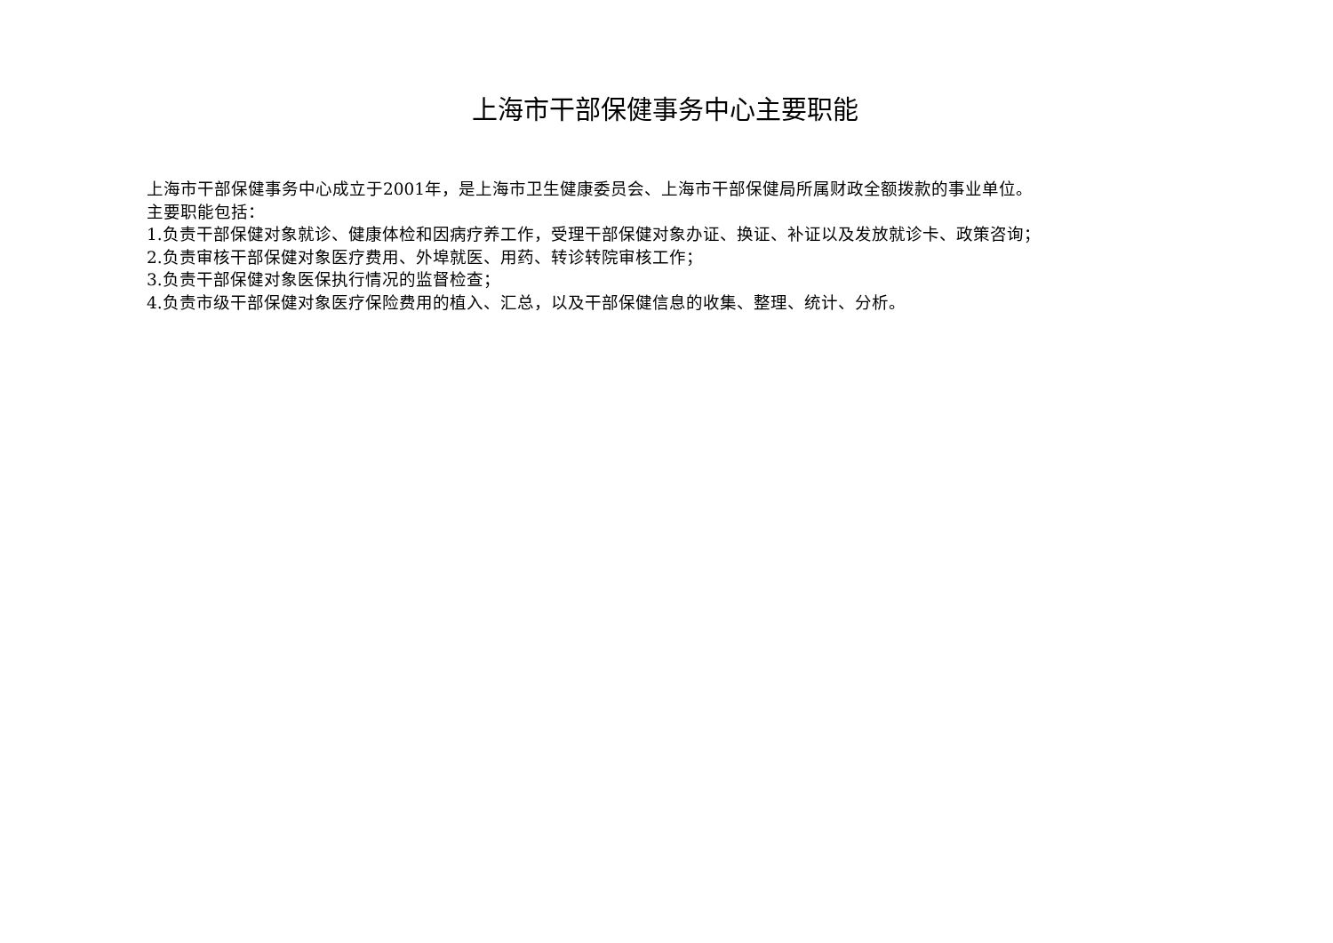上海市干部保健事务中心主要职能
上海市干部保健事务中心成立于2001年，是上海市卫生健康委员会、上海市干部保健局所属财政全额拨款的事业单位。
主要职能包括：
1.负责干部保健对象就诊、健康体检和因病疗养工作，受理干部保健对象办证、换证、补证以及发放就诊卡、政策咨询；
2.负责审核干部保健对象医疗费用、外埠就医、用药、转诊转院审核工作；
3.负责干部保健对象医保执行情况的监督检查；
4.负责市级干部保健对象医疗保险费用的植入、汇总，以及干部保健信息的收集、整理、统计、分析。